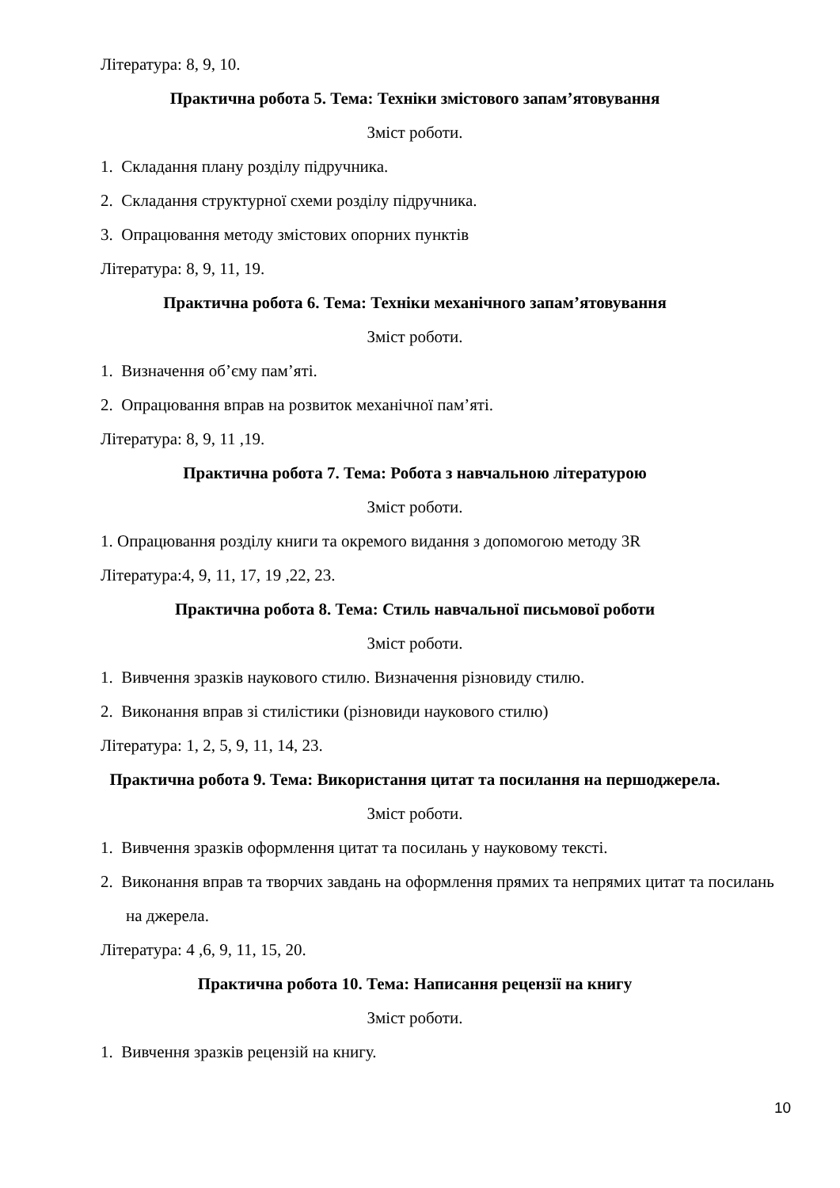Література: 8, 9, 10.
Практична робота 5. Тема: Техніки змістового запам’ятовування
Зміст роботи.
1. Складання плану розділу підручника.
2. Складання структурної схеми розділу підручника.
3. Опрацювання методу змістових опорних пунктів
Література: 8, 9, 11, 19.
Практична робота 6. Тема: Техніки механічного запам’ятовування
Зміст роботи.
1. Визначення об’єму пам’яті.
2. Опрацювання вправ на розвиток механічної пам’яті.
Література: 8, 9, 11 ,19.
Практична робота 7. Тема: Робота з навчальною літературою
Зміст роботи.
1. Опрацювання розділу книги та окремого видання з допомогою методу 3R
Література:4, 9, 11, 17, 19 ,22, 23.
Практична робота 8. Тема: Стиль навчальної письмової роботи
Зміст роботи.
1. Вивчення зразків наукового стилю. Визначення різновиду стилю.
2. Виконання вправ зі стилістики (різновиди наукового стилю)
Література: 1, 2, 5, 9, 11, 14, 23.
Практична робота 9. Тема: Використання цитат та посилання на першоджерела.
Зміст роботи.
1. Вивчення зразків оформлення цитат та посилань у науковому тексті.
2. Виконання вправ та творчих завдань на оформлення прямих та непрямих цитат та посилань на джерела.
Література: 4 ,6, 9, 11, 15, 20.
Практична робота 10. Тема: Написання рецензії на книгу
Зміст роботи.
1. Вивчення зразків рецензій на книгу.
10